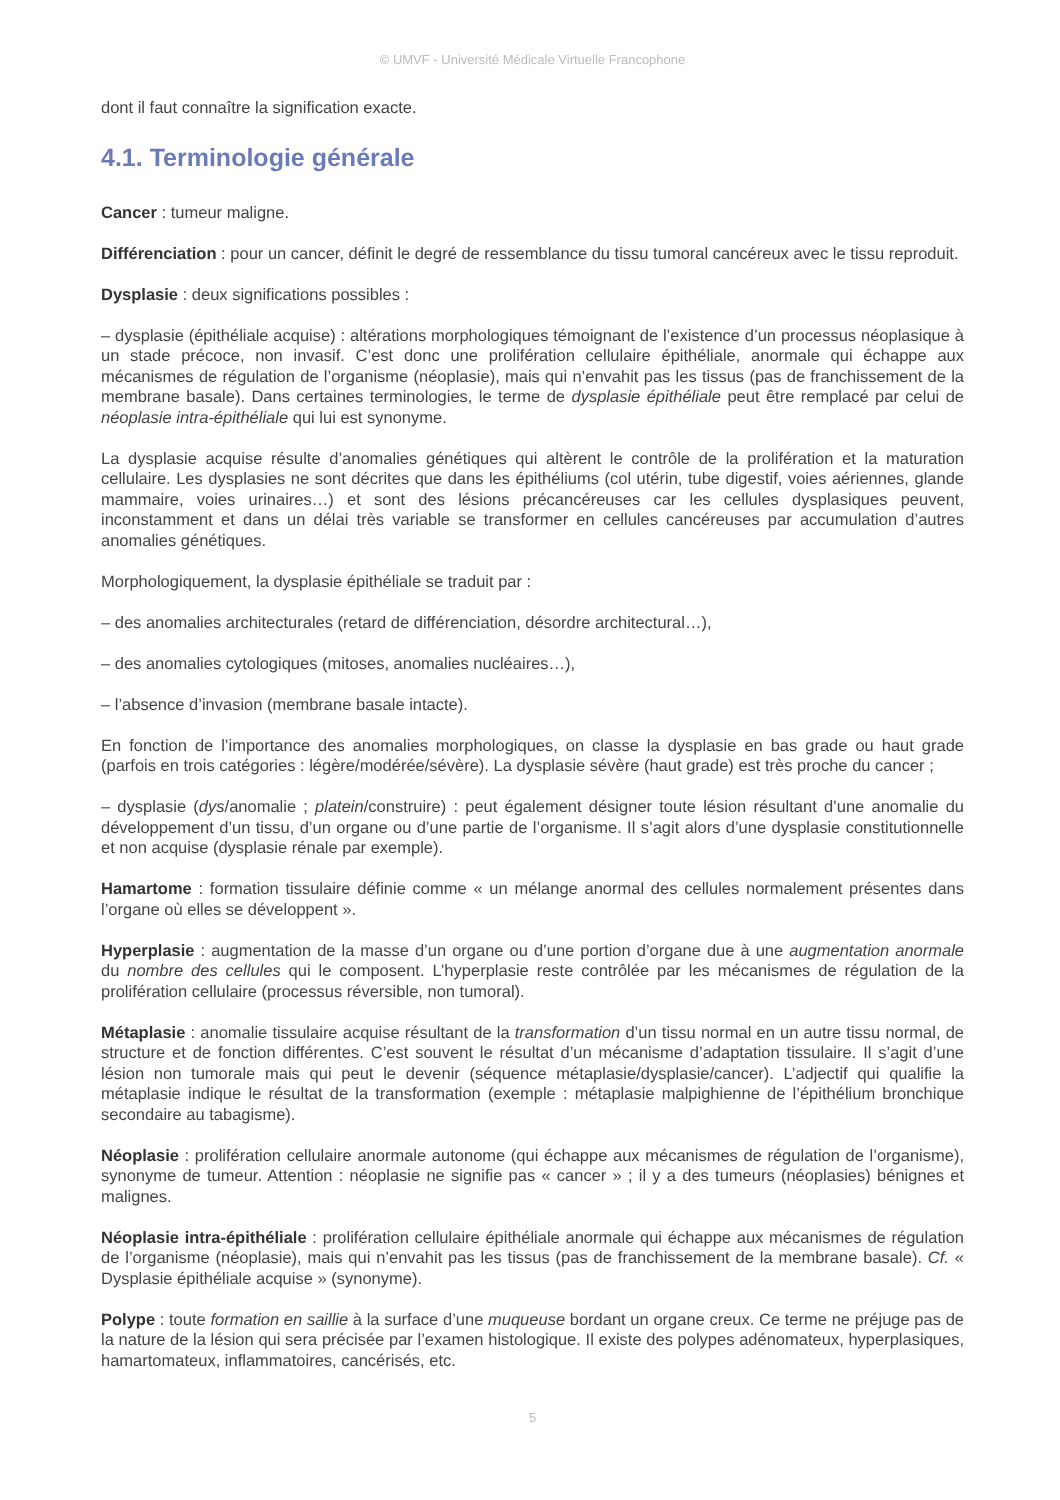© UMVF - Université Médicale Virtuelle Francophone
dont il faut connaître la signification exacte.
4.1. Terminologie générale
Cancer : tumeur maligne.
Différenciation : pour un cancer, définit le degré de ressemblance du tissu tumoral cancéreux avec le tissu reproduit.
Dysplasie : deux significations possibles :
– dysplasie (épithéliale acquise) : altérations morphologiques témoignant de l’existence d’un processus néoplasique à un stade précoce, non invasif. C’est donc une prolifération cellulaire épithéliale, anormale qui échappe aux mécanismes de régulation de l’organisme (néoplasie), mais qui n’envahit pas les tissus (pas de franchissement de la membrane basale). Dans certaines terminologies, le terme de dysplasie épithéliale peut être remplacé par celui de néoplasie intra-épithéliale qui lui est synonyme.
La dysplasie acquise résulte d’anomalies génétiques qui altèrent le contrôle de la prolifération et la maturation cellulaire. Les dysplasies ne sont décrites que dans les épithéliums (col utérin, tube digestif, voies aériennes, glande mammaire, voies urinaires…) et sont des lésions précancéreuses car les cellules dysplasiques peuvent, inconstamment et dans un délai très variable se transformer en cellules cancéreuses par accumulation d’autres anomalies génétiques.
Morphologiquement, la dysplasie épithéliale se traduit par :
– des anomalies architecturales (retard de différenciation, désordre architectural…),
– des anomalies cytologiques (mitoses, anomalies nucléaires…),
– l’absence d’invasion (membrane basale intacte).
En fonction de l’importance des anomalies morphologiques, on classe la dysplasie en bas grade ou haut grade (parfois en trois catégories : légère/modérée/sévère). La dysplasie sévère (haut grade) est très proche du cancer ;
– dysplasie (dys/anomalie ; platein/construire) : peut également désigner toute lésion résultant d’une anomalie du développement d’un tissu, d’un organe ou d’une partie de l’organisme. Il s’agit alors d’une dysplasie constitutionnelle et non acquise (dysplasie rénale par exemple).
Hamartome : formation tissulaire définie comme « un mélange anormal des cellules normalement présentes dans l’organe où elles se développent ».
Hyperplasie : augmentation de la masse d’un organe ou d’une portion d’organe due à une augmentation anormale du nombre des cellules qui le composent. L’hyperplasie reste contrôlée par les mécanismes de régulation de la prolifération cellulaire (processus réversible, non tumoral).
Métaplasie : anomalie tissulaire acquise résultant de la transformation d’un tissu normal en un autre tissu normal, de structure et de fonction différentes. C’est souvent le résultat d’un mécanisme d’adaptation tissulaire. Il s’agit d’une lésion non tumorale mais qui peut le devenir (séquence métaplasie/dysplasie/cancer). L’adjectif qui qualifie la métaplasie indique le résultat de la transformation (exemple : métaplasie malpighienne de l’épithélium bronchique secondaire au tabagisme).
Néoplasie : prolifération cellulaire anormale autonome (qui échappe aux mécanismes de régulation de l’organisme), synonyme de tumeur. Attention : néoplasie ne signifie pas « cancer » ; il y a des tumeurs (néoplasies) bénignes et malignes.
Néoplasie intra-épithéliale : prolifération cellulaire épithéliale anormale qui échappe aux mécanismes de régulation de l’organisme (néoplasie), mais qui n’envahit pas les tissus (pas de franchissement de la membrane basale). Cf. « Dysplasie épithéliale acquise » (synonyme).
Polype : toute formation en saillie à la surface d’une muqueuse bordant un organe creux. Ce terme ne préjuge pas de la nature de la lésion qui sera précisée par l’examen histologique. Il existe des polypes adénomateux, hyperplasiques, hamartomateux, inflammatoires, cancérisés, etc.
5